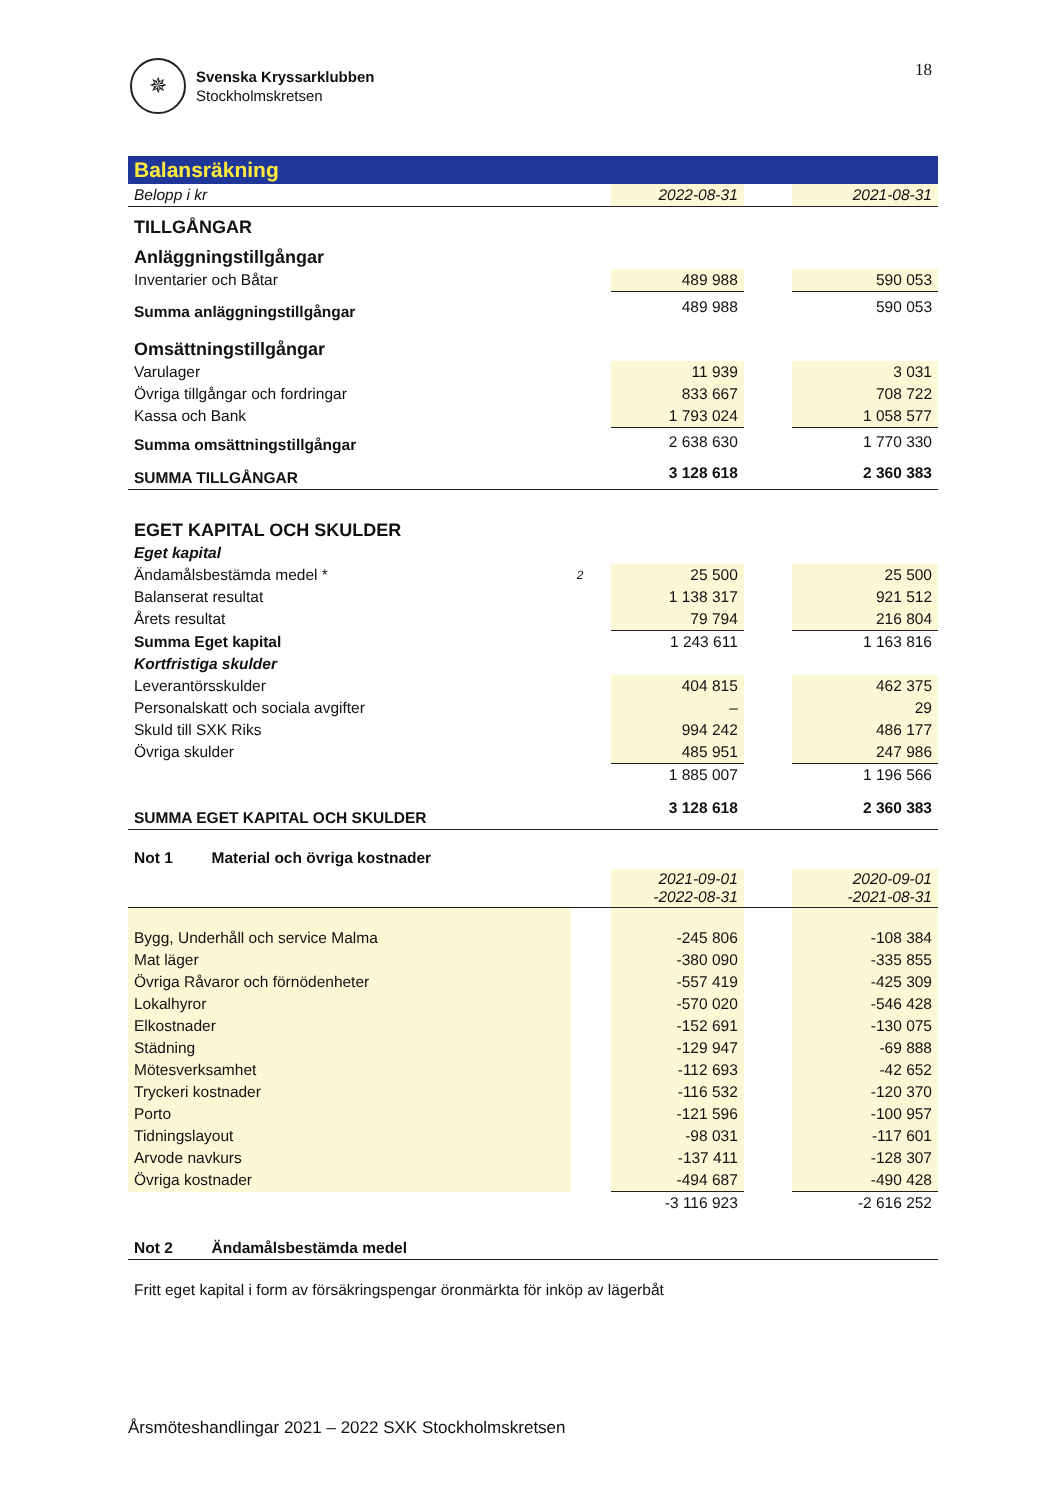✵
Svenska Kryssarklubben
Stockholmskretsen
18
Balansräkning
| Belopp i kr | | 2022-08-31 | | 2021-08-31 |
| TILLGÅNGAR | | | | |
| Anläggningstillgångar | | | | |
| Inventarier och Båtar | | 489 988 | | 590 053 |
| Summa anläggningstillgångar | | 489 988 | | 590 053 |
| Omsättningstillgångar | | | | |
| Varulager | | 11 939 | | 3 031 |
| Övriga tillgångar och fordringar | | 833 667 | | 708 722 |
| Kassa och Bank | | 1 793 024 | | 1 058 577 |
| Summa omsättningstillgångar | | 2 638 630 | | 1 770 330 |
| SUMMA TILLGÅNGAR | | 3 128 618 | | 2 360 383 |
| EGET KAPITAL OCH SKULDER | | | | |
| Eget kapital | | | | |
| Ändamålsbestämda medel * | 2 | 25 500 | | 25 500 |
| Balanserat resultat | | 1 138 317 | | 921 512 |
| Årets resultat | | 79 794 | | 216 804 |
| Summa Eget kapital | | 1 243 611 | | 1 163 816 |
| Kortfristiga skulder | | | | |
| Leverantörsskulder | | 404 815 | | 462 375 |
| Personalskatt och sociala avgifter | | – | | 29 |
| Skuld till SXK Riks | | 994 242 | | 486 177 |
| Övriga skulder | | 485 951 | | 247 986 |
| | | 1 885 007 | | 1 196 566 |
| SUMMA EGET KAPITAL OCH SKULDER | | 3 128 618 | | 2 360 383 |
| Not 1 Material och övriga kostnader | | | | |
| | | 2021-09-01 -2022-08-31 | | 2020-09-01 -2021-08-31 |
| Bygg, Underhåll och service Malma | | -245 806 | | -108 384 |
| Mat läger | | -380 090 | | -335 855 |
| Övriga Råvaror och förnödenheter | | -557 419 | | -425 309 |
| Lokalhyror | | -570 020 | | -546 428 |
| Elkostnader | | -152 691 | | -130 075 |
| Städning | | -129 947 | | -69 888 |
| Mötesverksamhet | | -112 693 | | -42 652 |
| Tryckeri kostnader | | -116 532 | | -120 370 |
| Porto | | -121 596 | | -100 957 |
| Tidningslayout | | -98 031 | | -117 601 |
| Arvode navkurs | | -137 411 | | -128 307 |
| Övriga kostnader | | -494 687 | | -490 428 |
| | | -3 116 923 | | -2 616 252 |
| Not 2 Ändamålsbestämda medel | | | | |
| Fritt eget kapital i form av försäkringspengar öronmärkta för inköp av lägerbåt | | | | |
Årsmöteshandlingar 2021 – 2022 SXK Stockholmskretsen